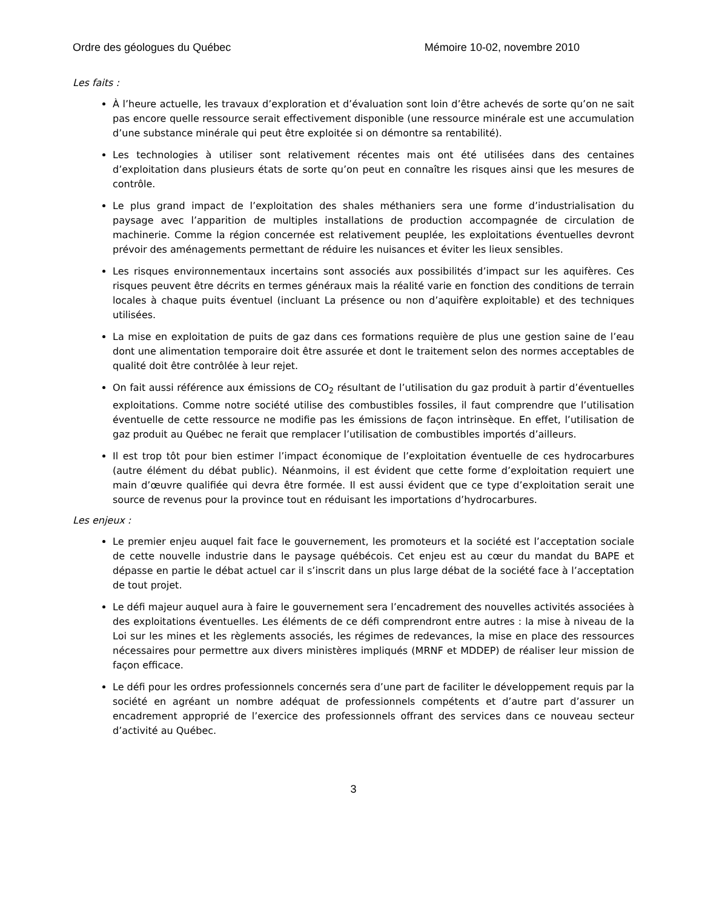Ordre des géologues du Québec Mémoire 10-02, novembre 2010
Les faits :
À l’heure actuelle, les travaux d’exploration et d’évaluation sont loin d’être achevés de sorte qu’on ne sait pas encore quelle ressource serait effectivement disponible (une ressource minérale est une accumulation d’une substance minérale qui peut être exploitée si on démontre sa rentabilité).
Les technologies à utiliser sont relativement récentes mais ont été utilisées dans des centaines d’exploitation dans plusieurs états de sorte qu’on peut en connaître les risques ainsi que les mesures de contrôle.
Le plus grand impact de l’exploitation des shales méthaniers sera une forme d’industrialisation du paysage avec l’apparition de multiples installations de production accompagnée de circulation de machinerie. Comme la région concernée est relativement peuplée, les exploitations éventuelles devront prévoir des aménagements permettant de réduire les nuisances et éviter les lieux sensibles.
Les risques environnementaux incertains sont associés aux possibilités d’impact sur les aquifères. Ces risques peuvent être décrits en termes généraux mais la réalité varie en fonction des conditions de terrain locales à chaque puits éventuel (incluant La présence ou non d’aquifère exploitable) et des techniques utilisées.
La mise en exploitation de puits de gaz dans ces formations requière de plus une gestion saine de l’eau dont une alimentation temporaire doit être assurée et dont le traitement selon des normes acceptables de qualité doit être contrôlée à leur rejet.
On fait aussi référence aux émissions de CO<sub>2</sub> résultant de l’utilisation du gaz produit à partir d’éventuelles exploitations. Comme notre société utilise des combustibles fossiles, il faut comprendre que l’utilisation éventuelle de cette ressource ne modifie pas les émissions de façon intrinsèque. En effet, l’utilisation de gaz produit au Québec ne ferait que remplacer l’utilisation de combustibles importés d’ailleurs.
Il est trop tôt pour bien estimer l’impact économique de l’exploitation éventuelle de ces hydrocarbures (autre élément du débat public). Néanmoins, il est évident que cette forme d’exploitation requiert une main d’œuvre qualifiée qui devra être formée. Il est aussi évident que ce type d’exploitation serait une source de revenus pour la province tout en réduisant les importations d’hydrocarbures.
Les enjeux :
Le premier enjeu auquel fait face le gouvernement, les promoteurs et la société est l’acceptation sociale de cette nouvelle industrie dans le paysage québécois. Cet enjeu est au cœur du mandat du BAPE et dépasse en partie le débat actuel car il s’inscrit dans un plus large débat de la société face à l’acceptation de tout projet.
Le défi majeur auquel aura à faire le gouvernement sera l’encadrement des nouvelles activités associées à des exploitations éventuelles. Les éléments de ce défi comprendront entre autres : la mise à niveau de la Loi sur les mines et les règlements associés, les régimes de redevances, la mise en place des ressources nécessaires pour permettre aux divers ministères impliqués (MRNF et MDDEP) de réaliser leur mission de façon efficace.
Le défi pour les ordres professionnels concernés sera d’une part de faciliter le développement requis par la société en agréant un nombre adéquat de professionnels compétents et d’autre part d’assurer un encadrement approprié de l’exercice des professionnels offrant des services dans ce nouveau secteur d’activité au Québec.
3